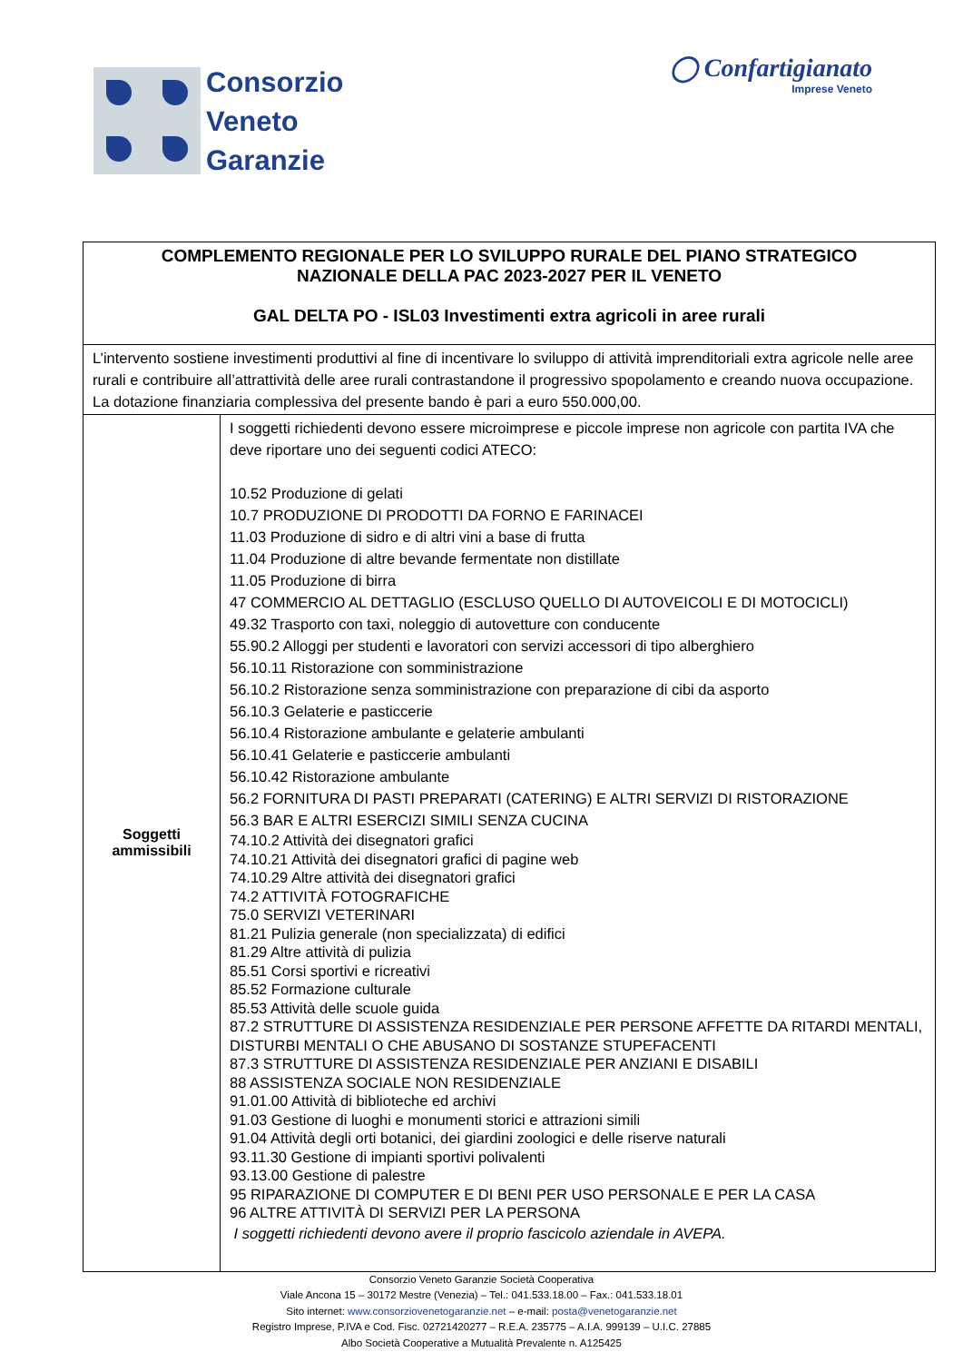Consorzio
Veneto
Garanzie
◯ Confartigianato
Imprese Veneto
| COMPLEMENTO REGIONALE PER LO SVILUPPO RURALE DEL PIANO STRATEGICO NAZIONALE DELLA PAC 2023-2027 PER IL VENETO GAL DELTA PO - ISL03 Investimenti extra agricoli in aree rurali | |
| L’intervento sostiene investimenti produttivi al fine di incentivare lo sviluppo di attività imprenditoriali extra agricole nelle aree rurali e contribuire all’attrattività delle aree rurali contrastandone il progressivo spopolamento e creando nuova occupazione. La dotazione finanziaria complessiva del presente bando è pari a euro 550.000,00. | |
| Soggetti ammissibili | I soggetti richiedenti devono essere microimprese e piccole imprese non agricole con partita IVA che deve riportare uno dei seguenti codici ATECO: 10.52 Produzione di gelati 10.7 PRODUZIONE DI PRODOTTI DA FORNO E FARINACEI 11.03 Produzione di sidro e di altri vini a base di frutta 11.04 Produzione di altre bevande fermentate non distillate 11.05 Produzione di birra 47 COMMERCIO AL DETTAGLIO (ESCLUSO QUELLO DI AUTOVEICOLI E DI MOTOCICLI) 49.32 Trasporto con taxi, noleggio di autovetture con conducente 55.90.2 Alloggi per studenti e lavoratori con servizi accessori di tipo alberghiero 56.10.11 Ristorazione con somministrazione 56.10.2 Ristorazione senza somministrazione con preparazione di cibi da asporto 56.10.3 Gelaterie e pasticcerie 56.10.4 Ristorazione ambulante e gelaterie ambulanti 56.10.41 Gelaterie e pasticcerie ambulanti 56.10.42 Ristorazione ambulante 56.2 FORNITURA DI PASTI PREPARATI (CATERING) E ALTRI SERVIZI DI RISTORAZIONE 56.3 BAR E ALTRI ESERCIZI SIMILI SENZA CUCINA 74.10.2 Attività dei disegnatori grafici 74.10.21 Attività dei disegnatori grafici di pagine web 74.10.29 Altre attività dei disegnatori grafici 74.2 ATTIVITÀ FOTOGRAFICHE 75.0 SERVIZI VETERINARI 81.21 Pulizia generale (non specializzata) di edifici 81.29 Altre attività di pulizia 85.51 Corsi sportivi e ricreativi 85.52 Formazione culturale 85.53 Attività delle scuole guida 87.2 STRUTTURE DI ASSISTENZA RESIDENZIALE PER PERSONE AFFETTE DA RITARDI MENTALI, DISTURBI MENTALI O CHE ABUSANO DI SOSTANZE STUPEFACENTI 87.3 STRUTTURE DI ASSISTENZA RESIDENZIALE PER ANZIANI E DISABILI 88 ASSISTENZA SOCIALE NON RESIDENZIALE 91.01.00 Attività di biblioteche ed archivi 91.03 Gestione di luoghi e monumenti storici e attrazioni simili 91.04 Attività degli orti botanici, dei giardini zoologici e delle riserve naturali 93.11.30 Gestione di impianti sportivi polivalenti 93.13.00 Gestione di palestre 95 RIPARAZIONE DI COMPUTER E DI BENI PER USO PERSONALE E PER LA CASA 96 ALTRE ATTIVITÀ DI SERVIZI PER LA PERSONA I soggetti richiedenti devono avere il proprio fascicolo aziendale in AVEPA. |
Consorzio Veneto Garanzie Società Cooperativa
Viale Ancona 15 – 30172 Mestre (Venezia) – Tel.: 041.533.18.00 – Fax.: 041.533.18.01
Sito internet: www.consorziovenetogaranzie.net – e-mail: posta@venetogaranzie.net
Registro Imprese, P.IVA e Cod. Fisc. 02721420277 – R.E.A. 235775 – A.I.A. 999139 – U.I.C. 27885
Albo Società Cooperative a Mutualità Prevalente n. A125425